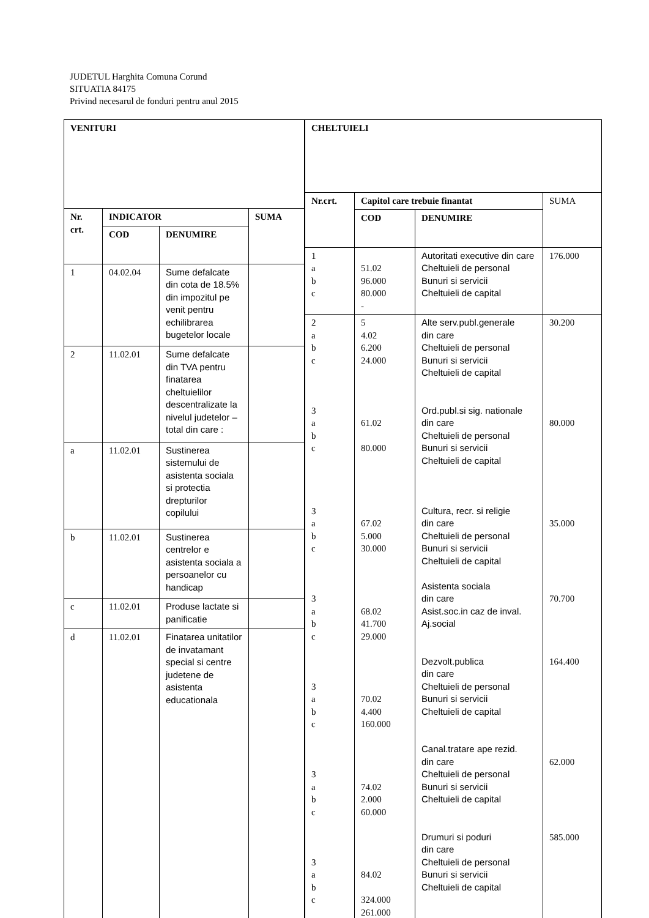JUDETUL Harghita Comuna Corund
SITUATIA 84175
Privind necesarul de fonduri pentru anul 2015
| VENITURI | | | |
| --- | --- | --- | --- |
| Nr. crt. | INDICATOR | | SUMA |
| | COD | DENUMIRE | |
| 1 | 04.02.04 | Sume defalcate din cota de 18.5% din impozitul pe venit pentru echilibrarea bugetelor locale | |
| 2 | 11.02.01 | Sume defalcate din TVA pentru finatarea cheltuielilor descentralizate la nivelul judetelor – total din care : | |
| a | 11.02.01 | Sustinerea sistemului de asistenta sociala si protectia drepturilor copilului | |
| b | 11.02.01 | Sustinerea centrelor e asistenta sociala a persoanelor cu handicap | |
| c | 11.02.01 | Produse lactate si panificatie | |
| d | 11.02.01 | Finatarea unitatilor de invatamant special si centre judetene de asistenta educationala | |
| CHELTUIELI | | | |
| --- | --- | --- | --- |
| Nr.crt. | Capitol care trebuie finantat | | SUMA |
| | COD | DENUMIRE | |
| 1 a b c | 51.02 96.000 80.000 - | Autoritati executive din care Cheltuieli de personal Bunuri si servicii Cheltuieli de capital | 176.000 |
| 2 a b c 3 a b c 3 a b c 3 a b c 3 a b c 3 a b c 3 a b c | 5 4.02 6.200 24.000 61.02 80.000 67.02 5.000 30.000 68.02 41.700 29.000 70.02 4.400 160.000 74.02 2.000 60.000 84.02 324.000 261.000 | Alte serv.publ.generale din care Cheltuieli de personal Bunuri si servicii Cheltuieli de capital Ord.publ.si sig. nationale din care Cheltuieli de personal Bunuri si servicii Cheltuieli de capital Cultura, recr. si religie din care Cheltuieli de personal Bunuri si servicii Cheltuieli de capital Asistenta sociala din care Asist.soc.in caz de inval. Aj.social Dezvolt.publica din care Cheltuieli de personal Bunuri si servicii Cheltuieli de capital Canal.tratare ape rezid. din care Cheltuieli de personal Bunuri si servicii Cheltuieli de capital Drumuri si poduri din care Cheltuieli de personal Bunuri si servicii Cheltuieli de capital | 30.200 80.000 35.000 70.700 164.400 62.000 585.000 |